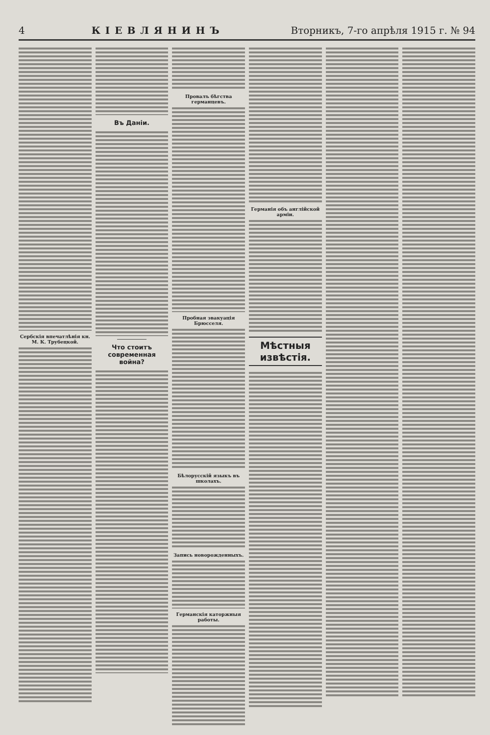4 КІЕВЛЯНИНЪ Вторникъ, 7-го апрѣля 1915 г. № 94
Сербскія впечатлѣнія кн. М. К. Трубецкой.
Въ Даніи.
Что стоитъ современная война?
Провалъ бѣгства германцевъ.
Пробная эвакуація Брюсселя.
Бѣлорусскій языкъ въ школахъ.
Запись новорожденныхъ.
Германскія каторжныя работы.
Германія объ англійской арміи.
Мѣстныя извѣстія.